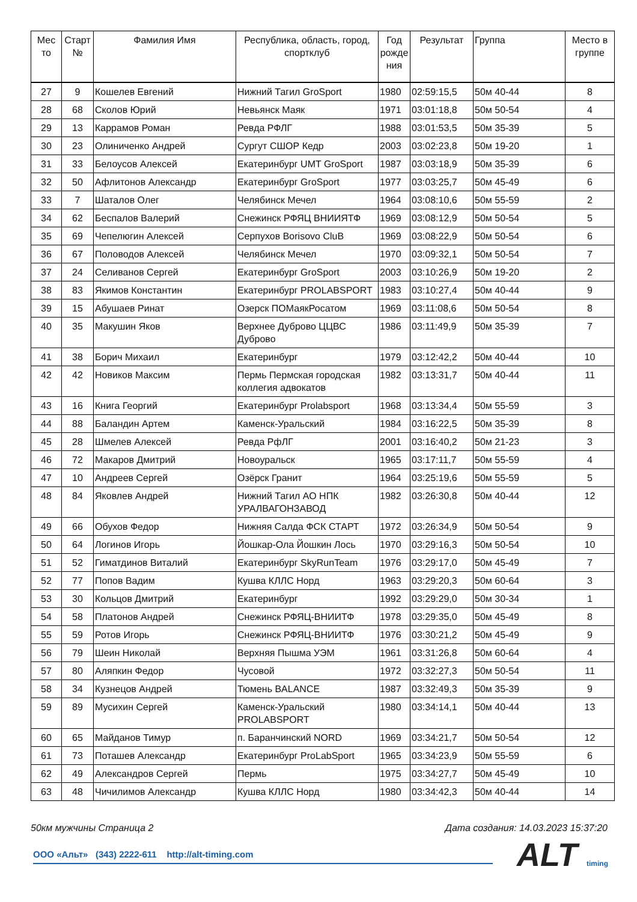| Мес то | Старт № | Фамилия Имя | Республика, область, город, спортклуб | Год рожде ния | Результат | Группа | Место в группе |
| --- | --- | --- | --- | --- | --- | --- | --- |
| 27 | 9 | Кошелев Евгений | Нижний Тагил GroSport | 1980 | 02:59:15,5 | 50м 40-44 | 8 |
| 28 | 68 | Сколов Юрий | Невьянск Маяк | 1971 | 03:01:18,8 | 50м 50-54 | 4 |
| 29 | 13 | Каррамов Роман | Ревда РФЛГ | 1988 | 03:01:53,5 | 50м 35-39 | 5 |
| 30 | 23 | Олиниченко Андрей | Сургут СШОР Кедр | 2003 | 03:02:23,8 | 50м 19-20 | 1 |
| 31 | 33 | Белоусов Алексей | Екатеринбург UMT GroSport | 1987 | 03:03:18,9 | 50м 35-39 | 6 |
| 32 | 50 | Афлитонов Александр | Екатеринбург GroSport | 1977 | 03:03:25,7 | 50м 45-49 | 6 |
| 33 | 7 | Шаталов Олег | Челябинск Мечел | 1964 | 03:08:10,6 | 50м 55-59 | 2 |
| 34 | 62 | Беспалов Валерий | Снежинск РФЯЦ ВНИИЯТФ | 1969 | 03:08:12,9 | 50м 50-54 | 5 |
| 35 | 69 | Чепелюгин Алексей | Серпухов Borisovo CluB | 1969 | 03:08:22,9 | 50м 50-54 | 6 |
| 36 | 67 | Половодов Алексей | Челябинск Мечел | 1970 | 03:09:32,1 | 50м 50-54 | 7 |
| 37 | 24 | Селиванов Сергей | Екатеринбург GroSport | 2003 | 03:10:26,9 | 50м 19-20 | 2 |
| 38 | 83 | Якимов Константин | Екатеринбург PROLABSPORT | 1983 | 03:10:27,4 | 50м 40-44 | 9 |
| 39 | 15 | Абушаев Ринат | Озерск ПОМаякРосатом | 1969 | 03:11:08,6 | 50м 50-54 | 8 |
| 40 | 35 | Макушин Яков | Верхнее Дуброво ЦЦВС Дуброво | 1986 | 03:11:49,9 | 50м 35-39 | 7 |
| 41 | 38 | Борич Михаил | Екатеринбург | 1979 | 03:12:42,2 | 50м 40-44 | 10 |
| 42 | 42 | Новиков Максим | Пермь Пермская городская коллегия адвокатов | 1982 | 03:13:31,7 | 50м 40-44 | 11 |
| 43 | 16 | Книга Георгий | Екатеринбург Prolabsport | 1968 | 03:13:34,4 | 50м 55-59 | 3 |
| 44 | 88 | Баландин Артем | Каменск-Уральский | 1984 | 03:16:22,5 | 50м 35-39 | 8 |
| 45 | 28 | Шмелев Алексей | Ревда РфЛГ | 2001 | 03:16:40,2 | 50м 21-23 | 3 |
| 46 | 72 | Макаров Дмитрий | Новоуральск | 1965 | 03:17:11,7 | 50м 55-59 | 4 |
| 47 | 10 | Андреев Сергей | Озёрск Гранит | 1964 | 03:25:19,6 | 50м 55-59 | 5 |
| 48 | 84 | Яковлев Андрей | Нижний Тагил АО НПК УРАЛВАГОНЗАВОД | 1982 | 03:26:30,8 | 50м 40-44 | 12 |
| 49 | 66 | Обухов Федор | Нижняя Салда ФСК СТАРТ | 1972 | 03:26:34,9 | 50м 50-54 | 9 |
| 50 | 64 | Логинов Игорь | Йошкар-Ола Йошкин Лось | 1970 | 03:29:16,3 | 50м 50-54 | 10 |
| 51 | 52 | Гиматдинов Виталий | Екатеринбург SkyRunTeam | 1976 | 03:29:17,0 | 50м 45-49 | 7 |
| 52 | 77 | Попов Вадим | Кушва КЛЛС Норд | 1963 | 03:29:20,3 | 50м 60-64 | 3 |
| 53 | 30 | Кольцов Дмитрий | Екатеринбург | 1992 | 03:29:29,0 | 50м 30-34 | 1 |
| 54 | 58 | Платонов Андрей | Снежинск РФЯЦ-ВНИИТФ | 1978 | 03:29:35,0 | 50м 45-49 | 8 |
| 55 | 59 | Ротов Игорь | Снежинск РФЯЦ-ВНИИТФ | 1976 | 03:30:21,2 | 50м 45-49 | 9 |
| 56 | 79 | Шеин Николай | Верхняя Пышма УЭМ | 1961 | 03:31:26,8 | 50м 60-64 | 4 |
| 57 | 80 | Аляпкин Федор | Чусовой | 1972 | 03:32:27,3 | 50м 50-54 | 11 |
| 58 | 34 | Кузнецов Андрей | Тюмень BALANCE | 1987 | 03:32:49,3 | 50м 35-39 | 9 |
| 59 | 89 | Мусихин Сергей | Каменск-Уральский PROLABSPORT | 1980 | 03:34:14,1 | 50м 40-44 | 13 |
| 60 | 65 | Майданов Тимур | п. Баранчинский NORD | 1969 | 03:34:21,7 | 50м 50-54 | 12 |
| 61 | 73 | Поташев Александр | Екатеринбург ProLabSport | 1965 | 03:34:23,9 | 50м 55-59 | 6 |
| 62 | 49 | Александров Сергей | Пермь | 1975 | 03:34:27,7 | 50м 45-49 | 10 |
| 63 | 48 | Чичилимов Александр | Кушва КЛЛС Норд | 1980 | 03:34:42,3 | 50м 40-44 | 14 |
50км мужчины Страница 2 Дата создания: 14.03.2023 15:37:20
ООО «Альт» (343) 2222-611 http://alt-timing.com ALT timing